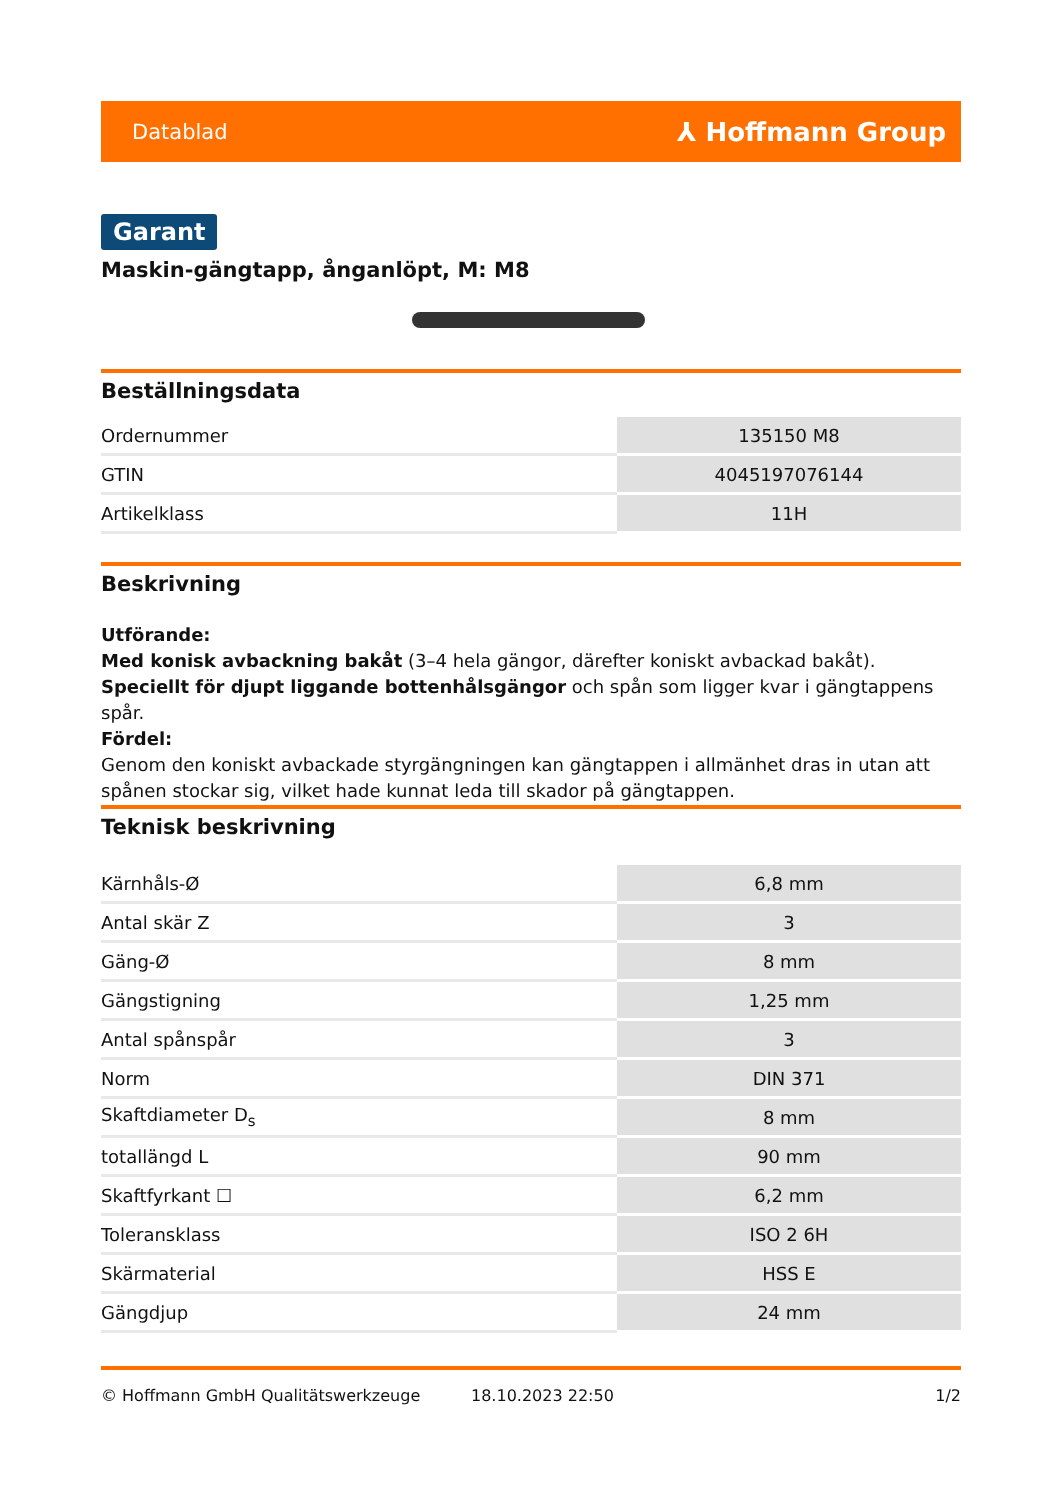Datablad ⅄ Hoffmann Group
Garant
Maskin-gängtapp, ånganlöpt, M: M8
Beställningsdata
| Ordernummer | 135150 M8 |
| GTIN | 4045197076144 |
| Artikelklass | 11H |
Beskrivning
Utförande:
Med konisk avbackning bakåt (3–4 hela gängor, därefter koniskt avbackad bakåt).
Speciellt för djupt liggande bottenhålsgängor och spån som ligger kvar i gängtappens spår.
Fördel:
Genom den koniskt avbackade styrgängningen kan gängtappen i allmänhet dras in utan att spånen stockar sig, vilket hade kunnat leda till skador på gängtappen.
Teknisk beskrivning
| Kärnhåls-Ø | 6,8 mm |
| Antal skär Z | 3 |
| Gäng-Ø | 8 mm |
| Gängstigning | 1,25 mm |
| Antal spånspår | 3 |
| Norm | DIN 371 |
| Skaftdiameter D<sub>s</sub> | 8 mm |
| totallängd L | 90 mm |
| Skaftfyrkant ☐ | 6,2 mm |
| Toleransklass | ISO 2 6H |
| Skärmaterial | HSS E |
| Gängdjup | 24 mm |
© Hoffmann GmbH Qualitätswerkzeuge 18.10.2023 22:50 1/2